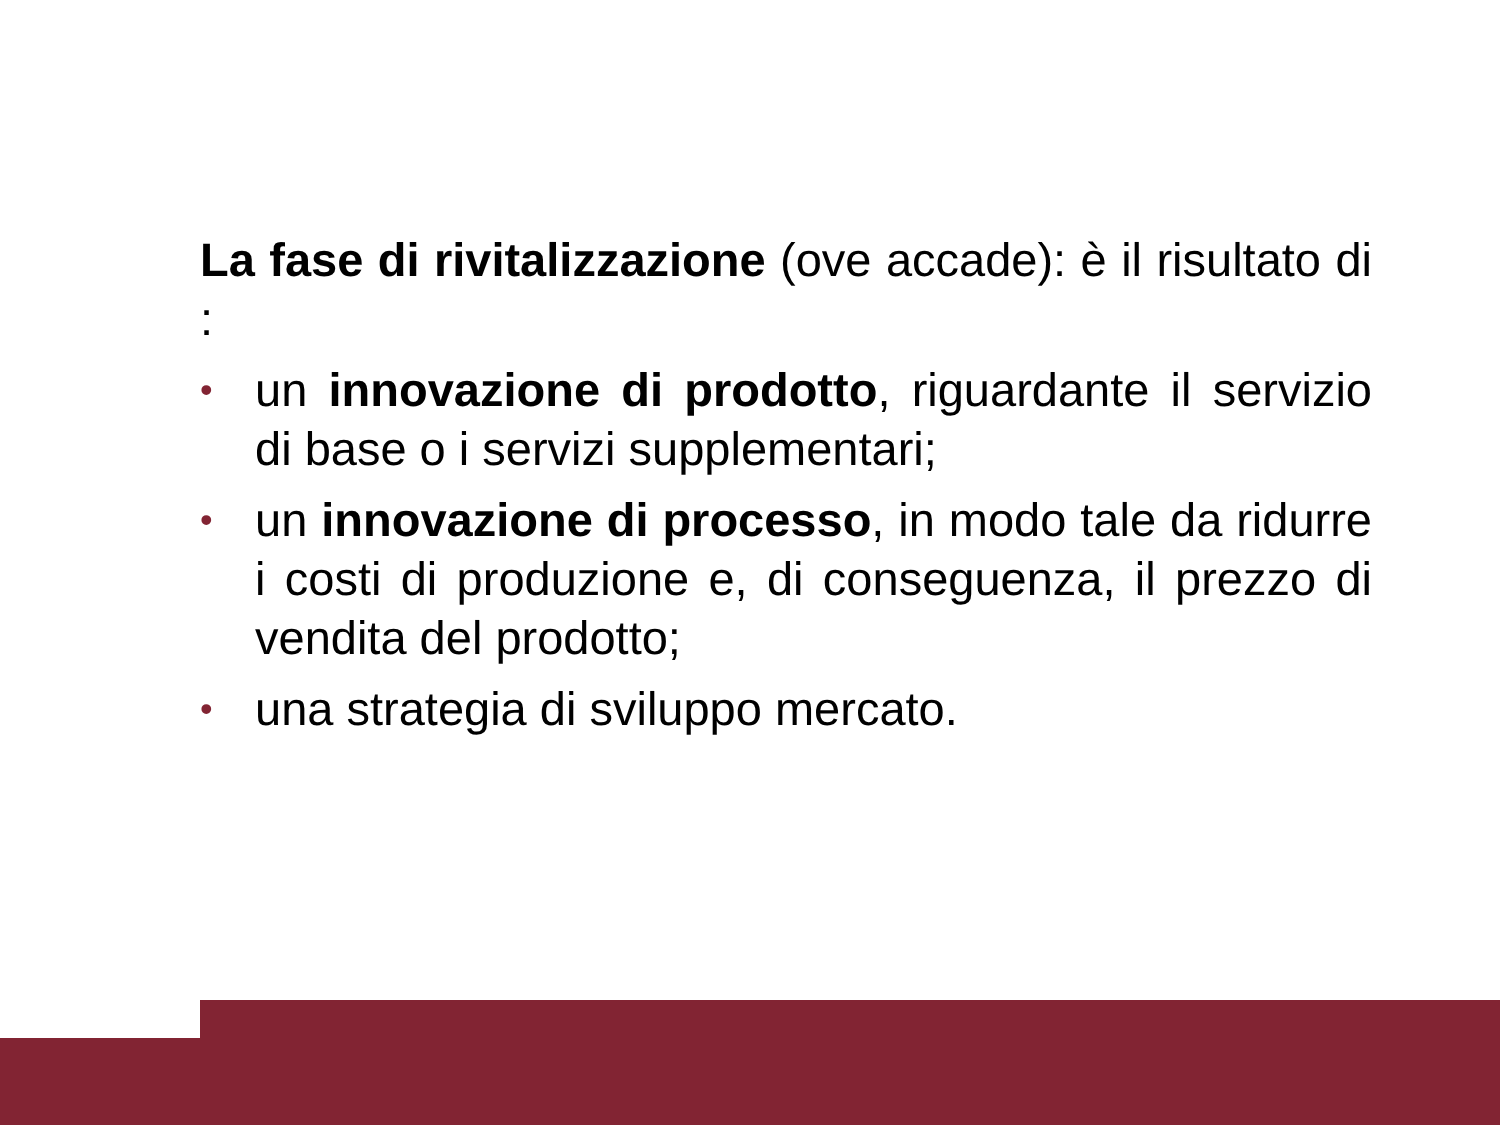La fase di rivitalizzazione (ove accade): è il risultato di :
• un innovazione di prodotto, riguardante il servizio di base o i servizi supplementari;
• un innovazione di processo, in modo tale da ridurre i costi di produzione e, di conseguenza, il prezzo di vendita del prodotto;
• una strategia di sviluppo mercato.